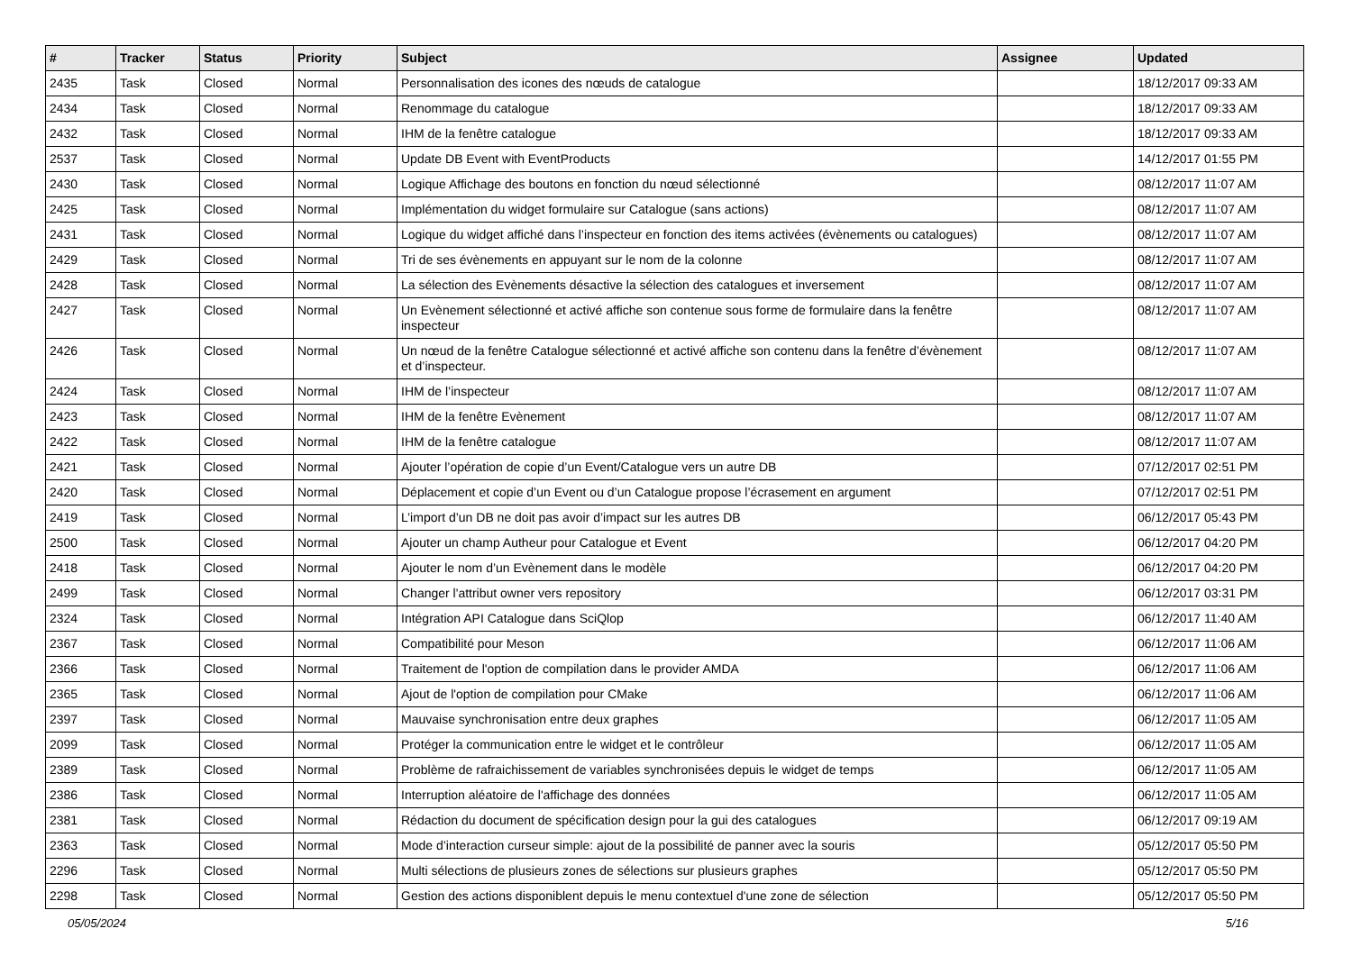| # | Tracker | Status | Priority | Subject | Assignee | Updated |
| --- | --- | --- | --- | --- | --- | --- |
| 2435 | Task | Closed | Normal | Personnalisation des icones des nœuds de catalogue | | 18/12/2017 09:33 AM |
| 2434 | Task | Closed | Normal | Renommage du catalogue | | 18/12/2017 09:33 AM |
| 2432 | Task | Closed | Normal | IHM de la fenêtre catalogue | | 18/12/2017 09:33 AM |
| 2537 | Task | Closed | Normal | Update DB Event with EventProducts | | 14/12/2017 01:55 PM |
| 2430 | Task | Closed | Normal | Logique Affichage des boutons en fonction du nœud sélectionné | | 08/12/2017 11:07 AM |
| 2425 | Task | Closed | Normal | Implémentation du widget formulaire sur Catalogue (sans actions) | | 08/12/2017 11:07 AM |
| 2431 | Task | Closed | Normal | Logique du widget affiché dans l’inspecteur en fonction des items activées (évènements ou catalogues) | | 08/12/2017 11:07 AM |
| 2429 | Task | Closed | Normal | Tri de ses évènements en appuyant sur le nom de la colonne | | 08/12/2017 11:07 AM |
| 2428 | Task | Closed | Normal | La sélection des Evènements désactive la sélection des catalogues et inversement | | 08/12/2017 11:07 AM |
| 2427 | Task | Closed | Normal | Un Evènement sélectionné et activé affiche son contenue sous forme de formulaire dans la fenêtre inspecteur | | 08/12/2017 11:07 AM |
| 2426 | Task | Closed | Normal | Un nœud de la fenêtre Catalogue sélectionné et activé affiche son contenu dans la fenêtre d’évènement et d’inspecteur. | | 08/12/2017 11:07 AM |
| 2424 | Task | Closed | Normal | IHM de l’inspecteur | | 08/12/2017 11:07 AM |
| 2423 | Task | Closed | Normal | IHM de la fenêtre Evènement | | 08/12/2017 11:07 AM |
| 2422 | Task | Closed | Normal | IHM de la fenêtre catalogue | | 08/12/2017 11:07 AM |
| 2421 | Task | Closed | Normal | Ajouter l’opération de copie d’un Event/Catalogue vers un autre DB | | 07/12/2017 02:51 PM |
| 2420 | Task | Closed | Normal | Déplacement et copie d’un Event ou d’un Catalogue propose l’écrasement en argument | | 07/12/2017 02:51 PM |
| 2419 | Task | Closed | Normal | L’import d’un DB ne doit pas avoir d’impact sur les autres DB | | 06/12/2017 05:43 PM |
| 2500 | Task | Closed | Normal | Ajouter un champ Autheur pour Catalogue et Event | | 06/12/2017 04:20 PM |
| 2418 | Task | Closed | Normal | Ajouter le nom d’un Evènement dans le modèle | | 06/12/2017 04:20 PM |
| 2499 | Task | Closed | Normal | Changer l'attribut owner vers repository | | 06/12/2017 03:31 PM |
| 2324 | Task | Closed | Normal | Intégration API Catalogue dans SciQlop | | 06/12/2017 11:40 AM |
| 2367 | Task | Closed | Normal | Compatibilité pour Meson | | 06/12/2017 11:06 AM |
| 2366 | Task | Closed | Normal | Traitement de l'option de compilation dans le provider AMDA | | 06/12/2017 11:06 AM |
| 2365 | Task | Closed | Normal | Ajout de l'option de compilation pour CMake | | 06/12/2017 11:06 AM |
| 2397 | Task | Closed | Normal | Mauvaise synchronisation entre deux graphes | | 06/12/2017 11:05 AM |
| 2099 | Task | Closed | Normal | Protéger la communication entre le widget et le contrôleur | | 06/12/2017 11:05 AM |
| 2389 | Task | Closed | Normal | Problème de rafraichissement de variables synchronisées depuis le widget de temps | | 06/12/2017 11:05 AM |
| 2386 | Task | Closed | Normal | Interruption aléatoire de l'affichage des données | | 06/12/2017 11:05 AM |
| 2381 | Task | Closed | Normal | Rédaction du document de spécification design pour la gui des catalogues | | 06/12/2017 09:19 AM |
| 2363 | Task | Closed | Normal | Mode d’interaction curseur simple: ajout de la possibilité de panner avec la souris | | 05/12/2017 05:50 PM |
| 2296 | Task | Closed | Normal | Multi sélections de plusieurs zones de sélections sur plusieurs graphes | | 05/12/2017 05:50 PM |
| 2298 | Task | Closed | Normal | Gestion des actions disponiblent depuis le menu contextuel d'une zone de sélection | | 05/12/2017 05:50 PM |
05/05/2024 5/16